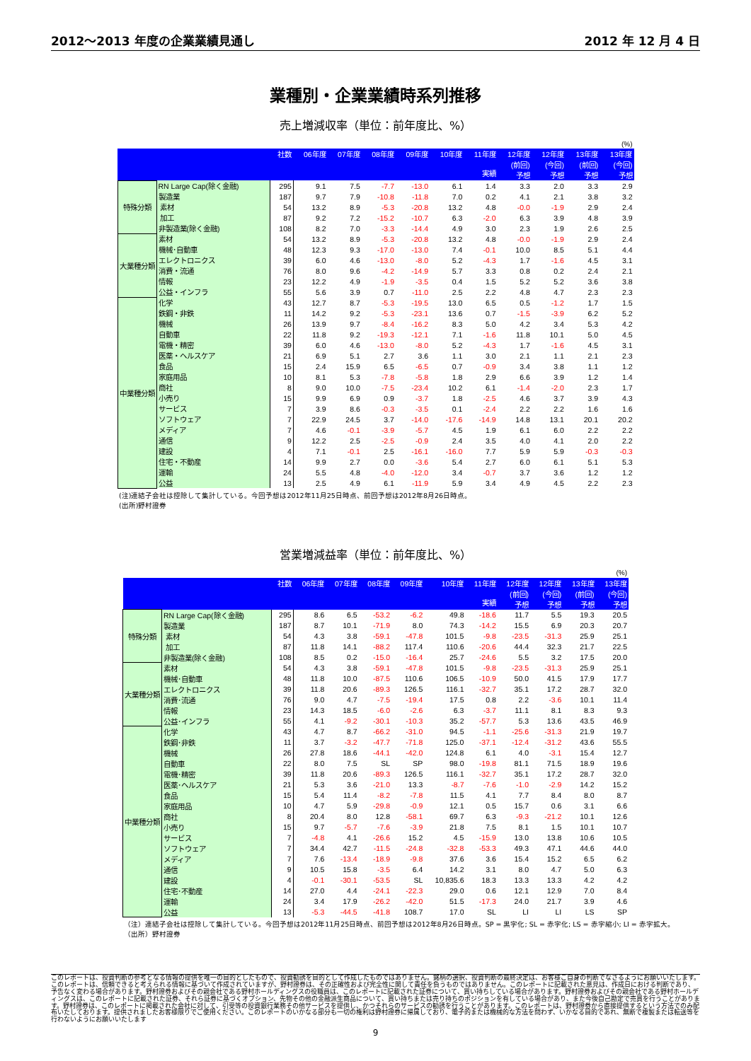2012～2013 年度の企業業績見通し 2012 年 12 月 4 日
業種別・企業業績時系列推移
売上増減収率（単位：前年度比、%）
| (%) | | | | | | | | | | | | |
| | | 社数 | 06年度 | 07年度 | 08年度 | 09年度 | 10年度 | 11年度 実績 | 12年度 (前回) 予想 | 12年度 (今回) 予想 | 13年度 (前回) 予想 | 13年度 (今回) 予想 |
| 特殊分類 | RN Large Cap(除く金融) | 295 | 9.1 | 7.5 | -7.7 | -13.0 | 6.1 | 1.4 | 3.3 | 2.0 | 3.3 | 2.9 |
| | 製造業 | 187 | 9.7 | 7.9 | -10.8 | -11.8 | 7.0 | 0.2 | 4.1 | 2.1 | 3.8 | 3.2 |
| | 素材 | 54 | 13.2 | 8.9 | -5.3 | -20.8 | 13.2 | 4.8 | -0.0 | -1.9 | 2.9 | 2.4 |
| | 加工 | 87 | 9.2 | 7.2 | -15.2 | -10.7 | 6.3 | -2.0 | 6.3 | 3.9 | 4.8 | 3.9 |
| | 非製造業(除く金融) | 108 | 8.2 | 7.0 | -3.3 | -14.4 | 4.9 | 3.0 | 2.3 | 1.9 | 2.6 | 2.5 |
| 大業種分類 | 素材 | 54 | 13.2 | 8.9 | -5.3 | -20.8 | 13.2 | 4.8 | -0.0 | -1.9 | 2.9 | 2.4 |
| | 機械･自動車 | 48 | 12.3 | 9.3 | -17.0 | -13.0 | 7.4 | -0.1 | 10.0 | 8.5 | 5.1 | 4.4 |
| | エレクトロニクス | 39 | 6.0 | 4.6 | -13.0 | -8.0 | 5.2 | -4.3 | 1.7 | -1.6 | 4.5 | 3.1 |
| | 消費・流通 | 76 | 8.0 | 9.6 | -4.2 | -14.9 | 5.7 | 3.3 | 0.8 | 0.2 | 2.4 | 2.1 |
| | 情報 | 23 | 12.2 | 4.9 | -1.9 | -3.5 | 0.4 | 1.5 | 5.2 | 5.2 | 3.6 | 3.8 |
| | 公益・インフラ | 55 | 5.6 | 3.9 | 0.7 | -11.0 | 2.5 | 2.2 | 4.8 | 4.7 | 2.3 | 2.3 |
| 中業種分類 | 化学 | 43 | 12.7 | 8.7 | -5.3 | -19.5 | 13.0 | 6.5 | 0.5 | -1.2 | 1.7 | 1.5 |
| | 鉄鋼・非鉄 | 11 | 14.2 | 9.2 | -5.3 | -23.1 | 13.6 | 0.7 | -1.5 | -3.9 | 6.2 | 5.2 |
| | 機械 | 26 | 13.9 | 9.7 | -8.4 | -16.2 | 8.3 | 5.0 | 4.2 | 3.4 | 5.3 | 4.2 |
| | 自動車 | 22 | 11.8 | 9.2 | -19.3 | -12.1 | 7.1 | -1.6 | 11.8 | 10.1 | 5.0 | 4.5 |
| | 電機・精密 | 39 | 6.0 | 4.6 | -13.0 | -8.0 | 5.2 | -4.3 | 1.7 | -1.6 | 4.5 | 3.1 |
| | 医薬・ヘルスケア | 21 | 6.9 | 5.1 | 2.7 | 3.6 | 1.1 | 3.0 | 2.1 | 1.1 | 2.1 | 2.3 |
| | 食品 | 15 | 2.4 | 15.9 | 6.5 | -6.5 | 0.7 | -0.9 | 3.4 | 3.8 | 1.1 | 1.2 |
| | 家庭用品 | 10 | 8.1 | 5.3 | -7.8 | -5.8 | 1.8 | 2.9 | 6.6 | 3.9 | 1.2 | 1.4 |
| | 商社 | 8 | 9.0 | 10.0 | -7.5 | -23.4 | 10.2 | 6.1 | -1.4 | -2.0 | 2.3 | 1.7 |
| | 小売り | 15 | 9.9 | 6.9 | 0.9 | -3.7 | 1.8 | -2.5 | 4.6 | 3.7 | 3.9 | 4.3 |
| | サービス | 7 | 3.9 | 8.6 | -0.3 | -3.5 | 0.1 | -2.4 | 2.2 | 2.2 | 1.6 | 1.6 |
| | ソフトウェア | 7 | 22.9 | 24.5 | 3.7 | -14.0 | -17.6 | -14.9 | 14.8 | 13.1 | 20.1 | 20.2 |
| | メディア | 7 | 4.6 | -0.1 | -3.9 | -5.7 | 4.5 | 1.9 | 6.1 | 6.0 | 2.2 | 2.2 |
| | 通信 | 9 | 12.2 | 2.5 | -2.5 | -0.9 | 2.4 | 3.5 | 4.0 | 4.1 | 2.0 | 2.2 |
| | 建設 | 4 | 7.1 | -0.1 | 2.5 | -16.1 | -16.0 | 7.7 | 5.9 | 5.9 | -0.3 | -0.3 |
| | 住宅・不動産 | 14 | 9.9 | 2.7 | 0.0 | -3.6 | 5.4 | 2.7 | 6.0 | 6.1 | 5.1 | 5.3 |
| | 運輸 | 24 | 5.5 | 4.8 | -4.0 | -12.0 | 3.4 | -0.7 | 3.7 | 3.6 | 1.2 | 1.2 |
| | 公益 | 13 | 2.5 | 4.9 | 6.1 | -11.9 | 5.9 | 3.4 | 4.9 | 4.5 | 2.2 | 2.3 |
(注)連結子会社は控除して集計している。今回予想は2012年11月25日時点、前回予想は2012年8月26日時点。
(出所)野村證券
営業増減益率（単位：前年度比、%）
| (%) | | | | | | | | | | | | |
| | | 社数 | 06年度 | 07年度 | 08年度 | 09年度 | 10年度 | 11年度 実績 | 12年度 (前回) 予想 | 12年度 (今回) 予想 | 13年度 (前回) 予想 | 13年度 (今回) 予想 |
| 特殊分類 | RN Large Cap(除く金融) | 295 | 8.6 | 6.5 | -53.2 | -6.2 | 49.8 | -18.6 | 11.7 | 5.5 | 19.3 | 20.5 |
| | 製造業 | 187 | 8.7 | 10.1 | -71.9 | 8.0 | 74.3 | -14.2 | 15.5 | 6.9 | 20.3 | 20.7 |
| | 素材 | 54 | 4.3 | 3.8 | -59.1 | -47.8 | 101.5 | -9.8 | -23.5 | -31.3 | 25.9 | 25.1 |
| | 加工 | 87 | 11.8 | 14.1 | -88.2 | 117.4 | 110.6 | -20.6 | 44.4 | 32.3 | 21.7 | 22.5 |
| | 非製造業(除く金融) | 108 | 8.5 | 0.2 | -15.0 | -16.4 | 25.7 | -24.6 | 5.5 | 3.2 | 17.5 | 20.0 |
| 大業種分類 | 素材 | 54 | 4.3 | 3.8 | -59.1 | -47.8 | 101.5 | -9.8 | -23.5 | -31.3 | 25.9 | 25.1 |
| | 機械･自動車 | 48 | 11.8 | 10.0 | -87.5 | 110.6 | 106.5 | -10.9 | 50.0 | 41.5 | 17.9 | 17.7 |
| | エレクトロニクス | 39 | 11.8 | 20.6 | -89.3 | 126.5 | 116.1 | -32.7 | 35.1 | 17.2 | 28.7 | 32.0 |
| | 消費･流通 | 76 | 9.0 | 4.7 | -7.5 | -19.4 | 17.5 | 0.8 | 2.2 | -3.6 | 10.1 | 11.4 |
| | 情報 | 23 | 14.3 | 18.5 | -6.0 | -2.6 | 6.3 | -3.7 | 11.1 | 8.1 | 8.3 | 9.3 |
| | 公益･インフラ | 55 | 4.1 | -9.2 | -30.1 | -10.3 | 35.2 | -57.7 | 5.3 | 13.6 | 43.5 | 46.9 |
| 中業種分類 | 化学 | 43 | 4.7 | 8.7 | -66.2 | -31.0 | 94.5 | -1.1 | -25.6 | -31.3 | 21.9 | 19.7 |
| | 鉄鋼･非鉄 | 11 | 3.7 | -3.2 | -47.7 | -71.8 | 125.0 | -37.1 | -12.4 | -31.2 | 43.6 | 55.5 |
| | 機械 | 26 | 27.8 | 18.6 | -44.1 | -42.0 | 124.8 | 6.1 | 4.0 | -3.1 | 15.4 | 12.7 |
| | 自動車 | 22 | 8.0 | 7.5 | SL | SP | 98.0 | -19.8 | 81.1 | 71.5 | 18.9 | 19.6 |
| | 電機･精密 | 39 | 11.8 | 20.6 | -89.3 | 126.5 | 116.1 | -32.7 | 35.1 | 17.2 | 28.7 | 32.0 |
| | 医薬･ヘルスケア | 21 | 5.3 | 3.6 | -21.0 | 13.3 | -8.7 | -7.6 | -1.0 | -2.9 | 14.2 | 15.2 |
| | 食品 | 15 | 5.4 | 11.4 | -8.2 | -7.8 | 11.5 | 4.1 | 7.7 | 8.4 | 8.0 | 8.7 |
| | 家庭用品 | 10 | 4.7 | 5.9 | -29.8 | -0.9 | 12.1 | 0.5 | 15.7 | 0.6 | 3.1 | 6.6 |
| | 商社 | 8 | 20.4 | 8.0 | 12.8 | -58.1 | 69.7 | 6.3 | -9.3 | -21.2 | 10.1 | 12.6 |
| | 小売り | 15 | 9.7 | -5.7 | -7.6 | -3.9 | 21.8 | 7.5 | 8.1 | 1.5 | 10.1 | 10.7 |
| | サービス | 7 | -4.8 | 4.1 | -26.6 | 15.2 | 4.5 | -15.9 | 13.0 | 13.8 | 10.6 | 10.5 |
| | ソフトウェア | 7 | 34.4 | 42.7 | -11.5 | -24.8 | -32.8 | -53.3 | 49.3 | 47.1 | 44.6 | 44.0 |
| | メディア | 7 | 7.6 | -13.4 | -18.9 | -9.8 | 37.6 | 3.6 | 15.4 | 15.2 | 6.5 | 6.2 |
| | 通信 | 9 | 10.5 | 15.8 | -3.5 | 6.4 | 14.2 | 3.1 | 8.0 | 4.7 | 5.0 | 6.3 |
| | 建設 | 4 | -0.1 | -30.1 | -53.5 | SL | 10,835.6 | 18.3 | 13.3 | 13.3 | 4.2 | 4.2 |
| | 住宅･不動産 | 14 | 27.0 | 4.4 | -24.1 | -22.3 | 29.0 | 0.6 | 12.1 | 12.9 | 7.0 | 8.4 |
| | 運輸 | 24 | 3.4 | 17.9 | -26.2 | -42.0 | 51.5 | -17.3 | 24.0 | 21.7 | 3.9 | 4.6 |
| | 公益 | 13 | -5.3 | -44.5 | -41.8 | 108.7 | 17.0 | SL | LI | LI | LS | SP |
（注）連結子会社は控除して集計している。今回予想は2012年11月25日時点、前回予想は2012年8月26日時点。SP = 黒字化; SL = 赤字化; LS = 赤字縮小; LI = 赤字拡大。
（出所）野村證券
このレポートは、投資判断の参考となる情報の提供を唯一の目的としたもので、投資勧誘を目的として作成したものではありません。銘柄の選択、投資判断の最終決定は、お客様ご自身の判断でなさるようにお願いいたします。このレポートは、信頼できると考えられる情報に基づいて作成されていますが、野村證券は、その正確性および完全性に関して責任を負うものではありません。このレポートに記載された意見は、作成日における判断であり、予告なく変わる場合があります。野村證券およびその親会社である野村ホールディングスの役職員は、このレポートに記載された証券について、買い持ちしている場合があります。野村證券およびその親会社である野村ホールディングスは、このレポートに記載された証券、それら証券に基づくオプション、先物その他の金融派生商品について、買い持ちまたは売り持ちのポジションを有している場合があり、また今後自己勘定で売買を行うことがあります。野村證券は、このレポートに掲載された会社に対して、引受等の投資銀行業務その他サービスを提供し、かつそれらのサービスの勧誘を行うことがあります。このレポートは、野村證券から直接提供するという方法でのみ配布いたしております。提供されましたお客様限りでご使用ください。このレポートのいかなる部分も一切の権利は野村證券に帰属しており、電子的または機械的な方法を問わず、いかなる目的であれ、無断で複製または転送等を行わないようにお願いいたします
9